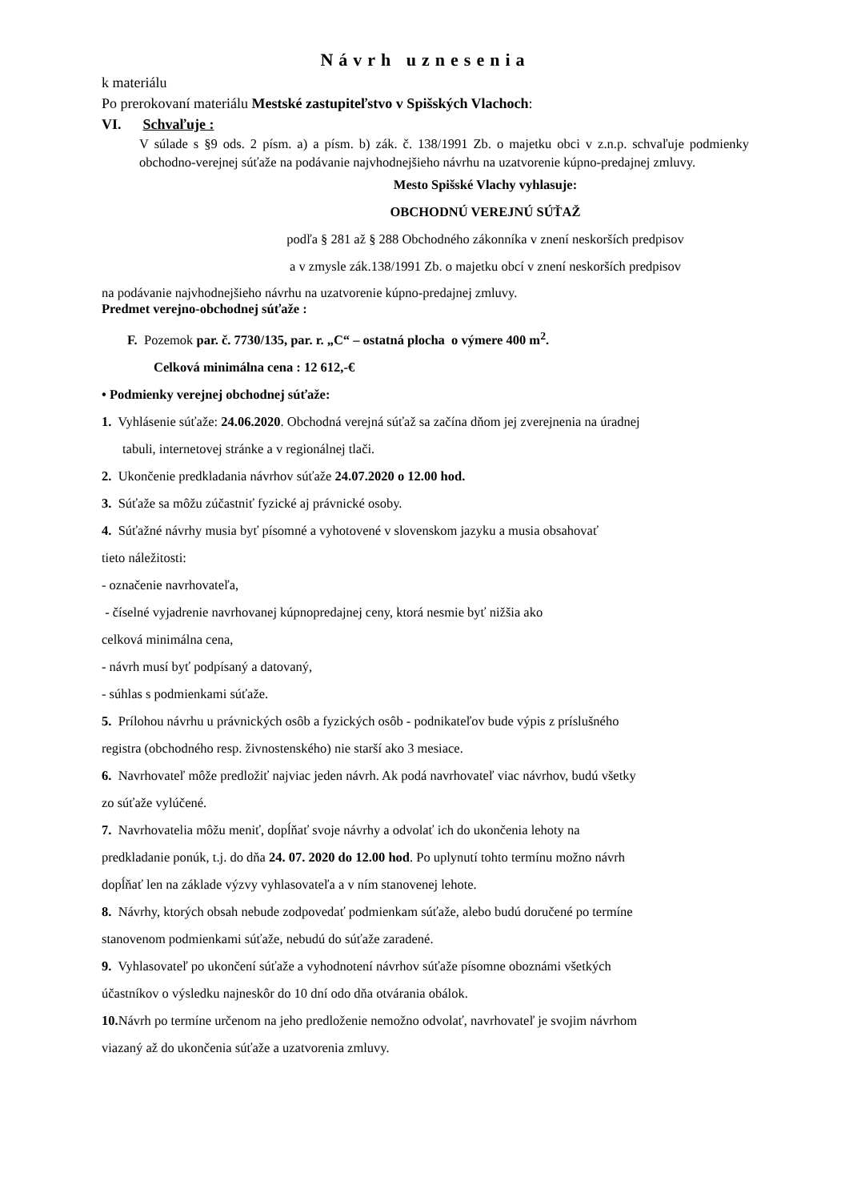Návrh uznesenia
k materiálu
Po prerokovaní materiálu Mestské zastupiteľstvo v Spišských Vlachoch:
VI. Schvaľuje :
V súlade s §9 ods. 2 písm. a) a písm. b) zák. č. 138/1991 Zb. o majetku obci v z.n.p. schvaľuje podmienky obchodno-verejnej súťaže na podávanie najvhodnejšieho návrhu na uzatvorenie kúpno-predajnej zmluvy.
Mesto Spišské Vlachy vyhlasuje:
OBCHODNÚ VEREJNÚ SÚŤAŽ
podľa § 281 až § 288 Obchodného zákonníka v znení neskorších predpisov
a v zmysle zák.138/1991 Zb. o majetku obcí v znení neskorších predpisov
na podávanie najvhodnejšieho návrhu na uzatvorenie kúpno-predajnej zmluvy.
Predmet verejno-obchodnej súťaže :
F. Pozemok par. č. 7730/135, par. r. „C“ – ostatná plocha o výmere 400 m<sup>2</sup>.
Celková minimálna cena : 12 612,-€
• Podmienky verejnej obchodnej súťaže:
1. Vyhlásenie súťaže: 24.06.2020. Obchodná verejná súťaž sa začína dňom jej zverejnenia na úradnej
tabuli, internetovej stránke a v regionálnej tlači.
2. Ukončenie predkladania návrhov súťaže 24.07.2020 o 12.00 hod.
3. Súťaže sa môžu zúčastniť fyzické aj právnické osoby.
4. Súťažné návrhy musia byť písomné a vyhotovené v slovenskom jazyku a musia obsahovať
tieto náležitosti:
- označenie navrhovateľa,
- číselné vyjadrenie navrhovanej kúpnopredajnej ceny, ktorá nesmie byť nižšia ako
celková minimálna cena,
- návrh musí byť podpísaný a datovaný,
- súhlas s podmienkami súťaže.
5. Prílohou návrhu u právnických osôb a fyzických osôb - podnikateľov bude výpis z príslušného
registra (obchodného resp. živnostenského) nie starší ako 3 mesiace.
6. Navrhovateľ môže predložiť najviac jeden návrh. Ak podá navrhovateľ viac návrhov, budú všetky
zo súťaže vylúčené.
7. Navrhovatelia môžu meniť, dopĺňať svoje návrhy a odvolať ich do ukončenia lehoty na
predkladanie ponúk, t.j. do dňa 24. 07. 2020 do 12.00 hod. Po uplynutí tohto termínu možno návrh
dopĺňať len na základe výzvy vyhlasovateľa a v ním stanovenej lehote.
8. Návrhy, ktorých obsah nebude zodpovedať podmienkam súťaže, alebo budú doručené po termíne
stanovenom podmienkami súťaže, nebudú do súťaže zaradené.
9. Vyhlasovateľ po ukončení súťaže a vyhodnotení návrhov súťaže písomne oboznámi všetkých
účastníkov o výsledku najneskôr do 10 dní odo dňa otvárania obálok.
10. Návrh po termíne určenom na jeho predloženie nemožno odvolať, navrhovateľ je svojim návrhom
viazaný až do ukončenia súťaže a uzatvorenia zmluvy.